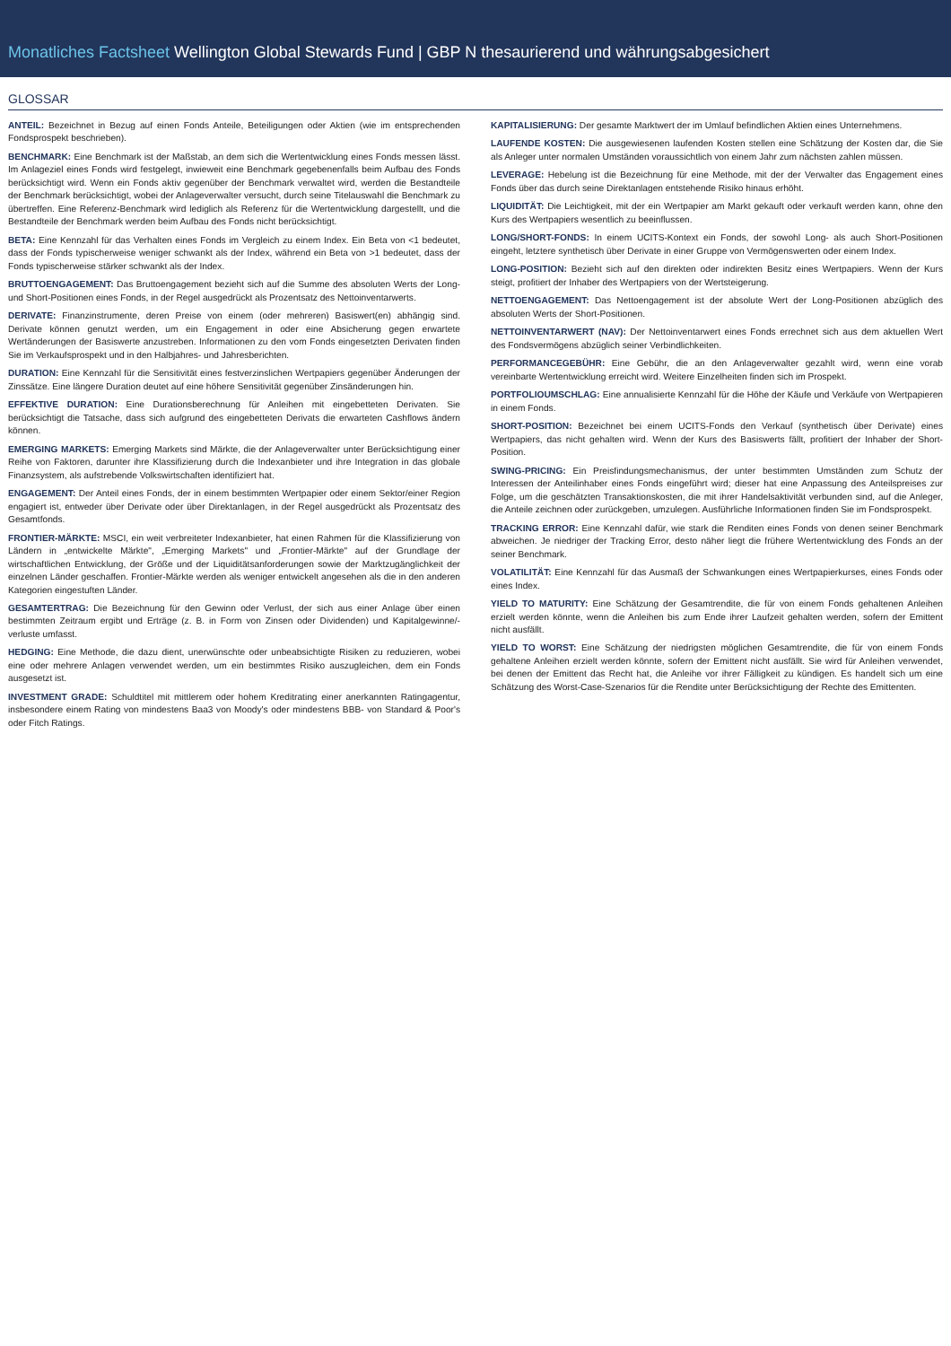Monatliches Factsheet Wellington Global Stewards Fund | GBP N thesaurierend und währungsabgesichert
GLOSSAR
ANTEIL: Bezeichnet in Bezug auf einen Fonds Anteile, Beteiligungen oder Aktien (wie im entsprechenden Fondsprospekt beschrieben).
BENCHMARK: Eine Benchmark ist der Maßstab, an dem sich die Wertentwicklung eines Fonds messen lässt. Im Anlageziel eines Fonds wird festgelegt, inwieweit eine Benchmark gegebenenfalls beim Aufbau des Fonds berücksichtigt wird. Wenn ein Fonds aktiv gegenüber der Benchmark verwaltet wird, werden die Bestandteile der Benchmark berücksichtigt, wobei der Anlageverwalter versucht, durch seine Titelauswahl die Benchmark zu übertreffen. Eine Referenz-Benchmark wird lediglich als Referenz für die Wertentwicklung dargestellt, und die Bestandteile der Benchmark werden beim Aufbau des Fonds nicht berücksichtigt.
BETA: Eine Kennzahl für das Verhalten eines Fonds im Vergleich zu einem Index. Ein Beta von <1 bedeutet, dass der Fonds typischerweise weniger schwankt als der Index, während ein Beta von >1 bedeutet, dass der Fonds typischerweise stärker schwankt als der Index.
BRUTTOENGAGEMENT: Das Bruttoengagement bezieht sich auf die Summe des absoluten Werts der Long- und Short-Positionen eines Fonds, in der Regel ausgedrückt als Prozentsatz des Nettoinventarwerts.
DERIVATE: Finanzinstrumente, deren Preise von einem (oder mehreren) Basiswert(en) abhängig sind. Derivate können genutzt werden, um ein Engagement in oder eine Absicherung gegen erwartete Wertänderungen der Basiswerte anzustreben. Informationen zu den vom Fonds eingesetzten Derivaten finden Sie im Verkaufsprospekt und in den Halbjahres- und Jahresberichten.
DURATION: Eine Kennzahl für die Sensitivität eines festverzinslichen Wertpapiers gegenüber Änderungen der Zinssätze. Eine längere Duration deutet auf eine höhere Sensitivität gegenüber Zinsänderungen hin.
EFFEKTIVE DURATION: Eine Durationsberechnung für Anleihen mit eingebetteten Derivaten. Sie berücksichtigt die Tatsache, dass sich aufgrund des eingebetteten Derivats die erwarteten Cashflows ändern können.
EMERGING MARKETS: Emerging Markets sind Märkte, die der Anlageverwalter unter Berücksichtigung einer Reihe von Faktoren, darunter ihre Klassifizierung durch die Indexanbieter und ihre Integration in das globale Finanzsystem, als aufstrebende Volkswirtschaften identifiziert hat.
ENGAGEMENT: Der Anteil eines Fonds, der in einem bestimmten Wertpapier oder einem Sektor/einer Region engagiert ist, entweder über Derivate oder über Direktanlagen, in der Regel ausgedrückt als Prozentsatz des Gesamtfonds.
FRONTIER-MÄRKTE: MSCI, ein weit verbreiteter Indexanbieter, hat einen Rahmen für die Klassifizierung von Ländern in „entwickelte Märkte", „Emerging Markets" und „Frontier-Märkte" auf der Grundlage der wirtschaftlichen Entwicklung, der Größe und der Liquiditätsanforderungen sowie der Marktzugänglichkeit der einzelnen Länder geschaffen. Frontier-Märkte werden als weniger entwickelt angesehen als die in den anderen Kategorien eingestuften Länder.
GESAMTERTRAG: Die Bezeichnung für den Gewinn oder Verlust, der sich aus einer Anlage über einen bestimmten Zeitraum ergibt und Erträge (z. B. in Form von Zinsen oder Dividenden) und Kapitalgewinne/-verluste umfasst.
HEDGING: Eine Methode, die dazu dient, unerwünschte oder unbeabsichtigte Risiken zu reduzieren, wobei eine oder mehrere Anlagen verwendet werden, um ein bestimmtes Risiko auszugleichen, dem ein Fonds ausgesetzt ist.
INVESTMENT GRADE: Schuldtitel mit mittlerem oder hohem Kreditrating einer anerkannten Ratingagentur, insbesondere einem Rating von mindestens Baa3 von Moody's oder mindestens BBB- von Standard & Poor's oder Fitch Ratings.
KAPITALISIERUNG: Der gesamte Marktwert der im Umlauf befindlichen Aktien eines Unternehmens.
LAUFENDE KOSTEN: Die ausgewiesenen laufenden Kosten stellen eine Schätzung der Kosten dar, die Sie als Anleger unter normalen Umständen voraussichtlich von einem Jahr zum nächsten zahlen müssen.
LEVERAGE: Hebelung ist die Bezeichnung für eine Methode, mit der der Verwalter das Engagement eines Fonds über das durch seine Direktanlagen entstehende Risiko hinaus erhöht.
LIQUIDITÄT: Die Leichtigkeit, mit der ein Wertpapier am Markt gekauft oder verkauft werden kann, ohne den Kurs des Wertpapiers wesentlich zu beeinflussen.
LONG/SHORT-FONDS: In einem UCITS-Kontext ein Fonds, der sowohl Long- als auch Short-Positionen eingeht, letztere synthetisch über Derivate in einer Gruppe von Vermögenswerten oder einem Index.
LONG-POSITION: Bezieht sich auf den direkten oder indirekten Besitz eines Wertpapiers. Wenn der Kurs steigt, profitiert der Inhaber des Wertpapiers von der Wertsteigerung.
NETTOENGAGEMENT: Das Nettoengagement ist der absolute Wert der Long-Positionen abzüglich des absoluten Werts der Short-Positionen.
NETTOINVENTARWERT (NAV): Der Nettoinventarwert eines Fonds errechnet sich aus dem aktuellen Wert des Fondsvermögens abzüglich seiner Verbindlichkeiten.
PERFORMANCEGEBÜHR: Eine Gebühr, die an den Anlageverwalter gezahlt wird, wenn eine vorab vereinbarte Wertentwicklung erreicht wird. Weitere Einzelheiten finden sich im Prospekt.
PORTFOLIOUMSCHLAG: Eine annualisierte Kennzahl für die Höhe der Käufe und Verkäufe von Wertpapieren in einem Fonds.
SHORT-POSITION: Bezeichnet bei einem UCITS-Fonds den Verkauf (synthetisch über Derivate) eines Wertpapiers, das nicht gehalten wird. Wenn der Kurs des Basiswerts fällt, profitiert der Inhaber der Short-Position.
SWING-PRICING: Ein Preisfindungsmechanismus, der unter bestimmten Umständen zum Schutz der Interessen der Anteilinhaber eines Fonds eingeführt wird; dieser hat eine Anpassung des Anteilspreises zur Folge, um die geschätzten Transaktionskosten, die mit ihrer Handelsaktivität verbunden sind, auf die Anleger, die Anteile zeichnen oder zurückgeben, umzulegen. Ausführliche Informationen finden Sie im Fondsprospekt.
TRACKING ERROR: Eine Kennzahl dafür, wie stark die Renditen eines Fonds von denen seiner Benchmark abweichen. Je niedriger der Tracking Error, desto näher liegt die frühere Wertentwicklung des Fonds an der seiner Benchmark.
VOLATILITÄT: Eine Kennzahl für das Ausmaß der Schwankungen eines Wertpapierkurses, eines Fonds oder eines Index.
YIELD TO MATURITY: Eine Schätzung der Gesamtrendite, die für von einem Fonds gehaltenen Anleihen erzielt werden könnte, wenn die Anleihen bis zum Ende ihrer Laufzeit gehalten werden, sofern der Emittent nicht ausfällt.
YIELD TO WORST: Eine Schätzung der niedrigsten möglichen Gesamtrendite, die für von einem Fonds gehaltene Anleihen erzielt werden könnte, sofern der Emittent nicht ausfällt. Sie wird für Anleihen verwendet, bei denen der Emittent das Recht hat, die Anleihe vor ihrer Fälligkeit zu kündigen. Es handelt sich um eine Schätzung des Worst-Case-Szenarios für die Rendite unter Berücksichtigung der Rechte des Emittenten.